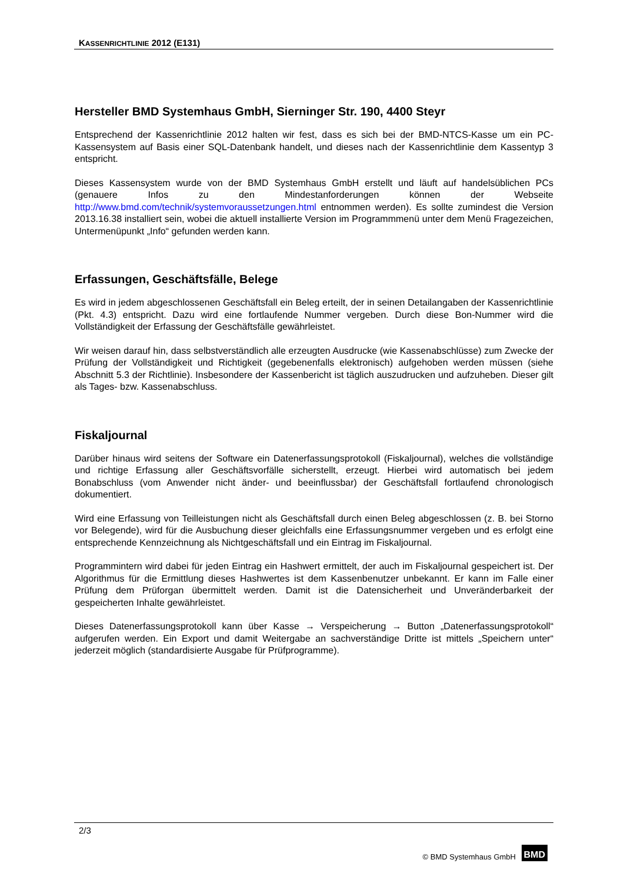KASSENRICHTLINIE 2012 (E131)
Hersteller BMD Systemhaus GmbH, Sierninger Str. 190, 4400 Steyr
Entsprechend der Kassenrichtlinie 2012 halten wir fest, dass es sich bei der BMD-NTCS-Kasse um ein PC-Kassensystem auf Basis einer SQL-Datenbank handelt, und dieses nach der Kassenrichtlinie dem Kassentyp 3 entspricht.
Dieses Kassensystem wurde von der BMD Systemhaus GmbH erstellt und läuft auf handelsüblichen PCs (genauere Infos zu den Mindestanforderungen können der Webseite http://www.bmd.com/technik/systemvoraussetzungen.html entnommen werden). Es sollte zumindest die Version 2013.16.38 installiert sein, wobei die aktuell installierte Version im Programmmenü unter dem Menü Fragezeichen, Untermenüpunkt „Info“ gefunden werden kann.
Erfassungen, Geschäftsfälle, Belege
Es wird in jedem abgeschlossenen Geschäftsfall ein Beleg erteilt, der in seinen Detailangaben der Kassenrichtlinie (Pkt. 4.3) entspricht. Dazu wird eine fortlaufende Nummer vergeben. Durch diese Bon-Nummer wird die Vollständigkeit der Erfassung der Geschäftsfälle gewährleistet.
Wir weisen darauf hin, dass selbstverständlich alle erzeugten Ausdrucke (wie Kassenabschlüsse) zum Zwecke der Prüfung der Vollständigkeit und Richtigkeit (gegebenenfalls elektronisch) aufgehoben werden müssen (siehe Abschnitt 5.3 der Richtlinie). Insbesondere der Kassenbericht ist täglich auszudrucken und aufzuheben. Dieser gilt als Tages- bzw. Kassenabschluss.
Fiskaljournal
Darüber hinaus wird seitens der Software ein Datenerfassungsprotokoll (Fiskaljournal), welches die vollständige und richtige Erfassung aller Geschäftsvorfälle sicherstellt, erzeugt. Hierbei wird automatisch bei jedem Bonabschluss (vom Anwender nicht änder- und beeinflussbar) der Geschäftsfall fortlaufend chronologisch dokumentiert.
Wird eine Erfassung von Teilleistungen nicht als Geschäftsfall durch einen Beleg abgeschlossen (z. B. bei Storno vor Belegende), wird für die Ausbuchung dieser gleichfalls eine Erfassungsnummer vergeben und es erfolgt eine entsprechende Kennzeichnung als Nichtgeschäftsfall und ein Eintrag im Fiskaljournal.
Programmintern wird dabei für jeden Eintrag ein Hashwert ermittelt, der auch im Fiskaljournal gespeichert ist. Der Algorithmus für die Ermittlung dieses Hashwertes ist dem Kassenbenutzer unbekannt. Er kann im Falle einer Prüfung dem Prüforgan übermittelt werden. Damit ist die Datensicherheit und Unveränderbarkeit der gespeicherten Inhalte gewährleistet.
Dieses Datenerfassungsprotokoll kann über Kasse → Verspeicherung → Button „Datenerfassungsprotokoll“ aufgerufen werden. Ein Export und damit Weitergabe an sachverständige Dritte ist mittels „Speichern unter“ jederzeit möglich (standardisierte Ausgabe für Prüfprogramme).
2/3
© BMD Systemhaus GmbH BMD